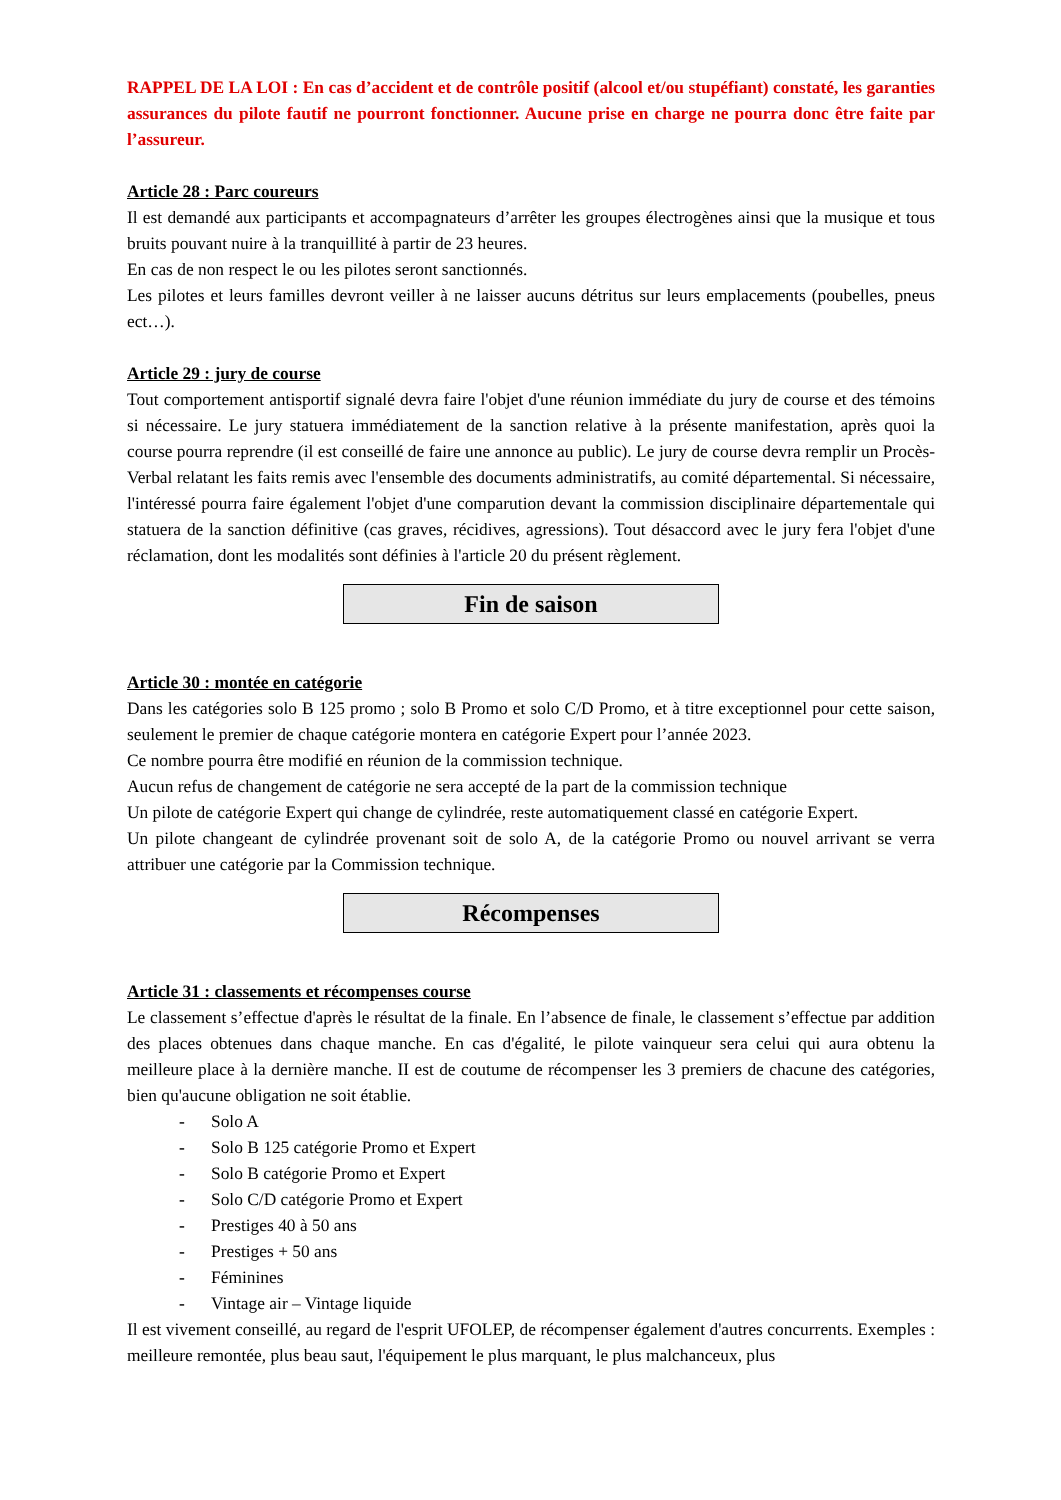RAPPEL DE LA LOI : En cas d’accident et de contrôle positif (alcool et/ou stupéfiant) constaté, les garanties assurances du pilote fautif ne pourront fonctionner. Aucune prise en charge ne pourra donc être faite par l’assureur.
Article 28 : Parc coureurs
Il est demandé aux participants et accompagnateurs d’arrêter les groupes électrogènes ainsi que la musique et tous bruits pouvant nuire à la tranquillité à partir de 23 heures.
En cas de non respect le ou les pilotes seront sanctionnés.
Les pilotes et leurs familles devront veiller à ne laisser aucuns détritus sur leurs emplacements (poubelles, pneus ect…).
Article 29 : jury de course
Tout comportement antisportif signalé devra faire l'objet d'une réunion immédiate du jury de course et des témoins si nécessaire. Le jury statuera immédiatement de la sanction relative à la présente manifestation, après quoi la course pourra reprendre (il est conseillé de faire une annonce au public). Le jury de course devra remplir un Procès-Verbal relatant les faits remis avec l'ensemble des documents administratifs, au comité départemental. Si nécessaire, l'intéressé pourra faire également l'objet d'une comparution devant la commission disciplinaire départementale qui statuera de la sanction définitive (cas graves, récidives, agressions). Tout désaccord avec le jury fera l'objet d'une réclamation, dont les modalités sont définies à l'article 20 du présent règlement.
Fin de saison
Article 30 : montée en catégorie
Dans les catégories solo B 125 promo ; solo B Promo et solo C/D Promo, et à titre exceptionnel pour cette saison, seulement le premier de chaque catégorie montera en catégorie Expert pour l’année 2023.
Ce nombre pourra être modifié en réunion de la commission technique.
Aucun refus de changement de catégorie ne sera accepté de la part de la commission technique
Un pilote de catégorie Expert qui change de cylindrée, reste automatiquement classé en catégorie Expert.
Un pilote changeant de cylindrée provenant soit de solo A, de la catégorie Promo ou nouvel arrivant se verra attribuer une catégorie par la Commission technique.
Récompenses
Article 31 : classements et récompenses course
Le classement s’effectue d'après le résultat de la finale. En l’absence de finale, le classement s’effectue par addition des places obtenues dans chaque manche. En cas d'égalité, le pilote vainqueur sera celui qui aura obtenu la meilleure place à la dernière manche. II est de coutume de récompenser les 3 premiers de chacune des catégories, bien qu'aucune obligation ne soit établie.
- Solo A
- Solo B 125 catégorie Promo et Expert
- Solo B catégorie Promo et Expert
- Solo C/D catégorie Promo et Expert
- Prestiges 40 à 50 ans
- Prestiges + 50 ans
- Féminines
- Vintage air – Vintage liquide
Il est vivement conseillé, au regard de l'esprit UFOLEP, de récompenser également d'autres concurrents. Exemples : meilleure remontée, plus beau saut, l'équipement le plus marquant, le plus malchanceux, plus